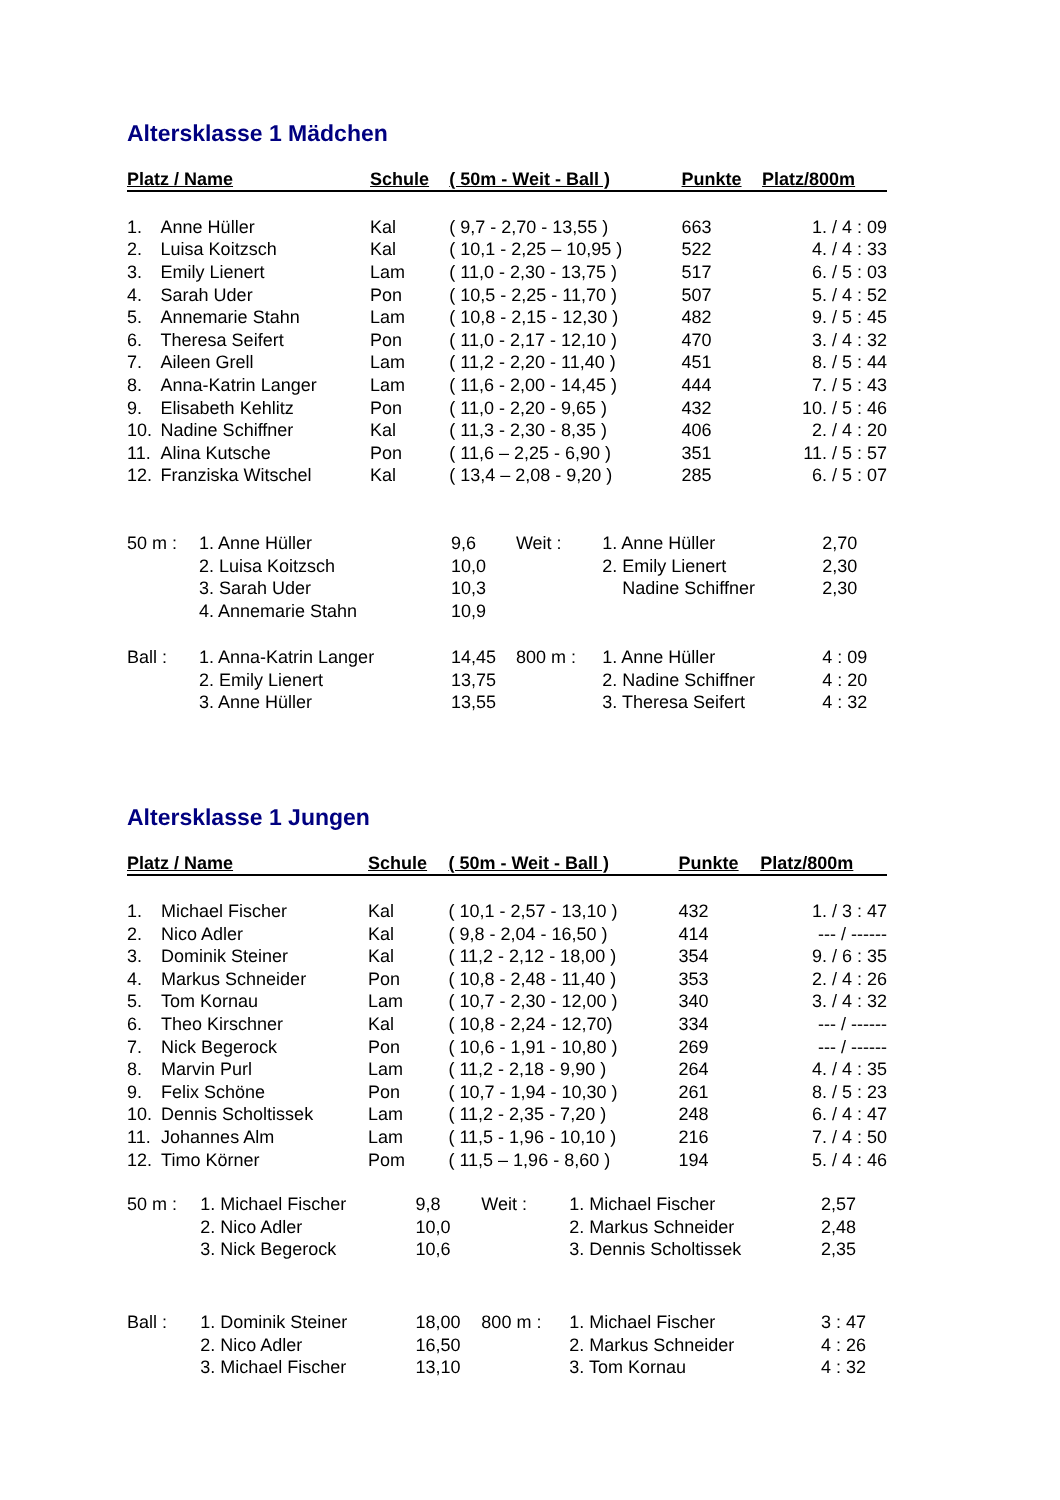Altersklasse 1 Mädchen
| Platz / Name | | Schule | ( 50m - Weit - Ball ) | Punkte | Platz/800m |
| --- | --- | --- | --- | --- | --- |
| 1. | Anne Hüller | Kal | ( 9,7 - 2,70 - 13,55 ) | 663 | 1. / 4 : 09 |
| 2. | Luisa Koitzsch | Kal | ( 10,1 - 2,25 – 10,95 ) | 522 | 4. / 4 : 33 |
| 3. | Emily Lienert | Lam | ( 11,0 - 2,30 - 13,75 ) | 517 | 6. / 5 : 03 |
| 4. | Sarah Uder | Pon | ( 10,5 - 2,25 - 11,70 ) | 507 | 5. / 4 : 52 |
| 5. | Annemarie Stahn | Lam | ( 10,8 - 2,15 - 12,30 ) | 482 | 9. / 5 : 45 |
| 6. | Theresa Seifert | Pon | ( 11,0 - 2,17 - 12,10 ) | 470 | 3. / 4 : 32 |
| 7. | Aileen Grell | Lam | ( 11,2 - 2,20 - 11,40 ) | 451 | 8. / 5 : 44 |
| 8. | Anna-Katrin Langer | Lam | ( 11,6 - 2,00 - 14,45 ) | 444 | 7. / 5 : 43 |
| 9. | Elisabeth Kehlitz | Pon | ( 11,0 - 2,20 - 9,65 ) | 432 | 10. / 5 : 46 |
| 10. | Nadine Schiffner | Kal | ( 11,3 - 2,30 - 8,35 ) | 406 | 2. / 4 : 20 |
| 11. | Alina Kutsche | Pon | ( 11,6 – 2,25 - 6,90 ) | 351 | 11. / 5 : 57 |
| 12. | Franziska Witschel | Kal | ( 13,4 – 2,08 - 9,20 ) | 285 | 6. / 5 : 07 |
| 50 m : | 1. Anne Hüller | 9,6 | Weit : | 1. Anne Hüller | 2,70 |
| | 2. Luisa Koitzsch | 10,0 | | 2. Emily Lienert | 2,30 |
| | 3. Sarah Uder | 10,3 | | Nadine Schiffner | 2,30 |
| | 4. Annemarie Stahn | 10,9 | | | |
| Ball : | 1. Anna-Katrin Langer | 14,45 | 800 m : | 1. Anne Hüller | 4 : 09 |
| | 2. Emily Lienert | 13,75 | | 2. Nadine Schiffner | 4 : 20 |
| | 3. Anne Hüller | 13,55 | | 3. Theresa Seifert | 4 : 32 |
Altersklasse 1 Jungen
| Platz / Name | | Schule | ( 50m - Weit - Ball ) | Punkte | Platz/800m |
| --- | --- | --- | --- | --- | --- |
| 1. | Michael Fischer | Kal | ( 10,1 - 2,57 - 13,10 ) | 432 | 1. / 3 : 47 |
| 2. | Nico Adler | Kal | ( 9,8 - 2,04 - 16,50 ) | 414 | --- / ------ |
| 3. | Dominik Steiner | Kal | ( 11,2 - 2,12 - 18,00 ) | 354 | 9. / 6 : 35 |
| 4. | Markus Schneider | Pon | ( 10,8 - 2,48 - 11,40 ) | 353 | 2. / 4 : 26 |
| 5. | Tom Kornau | Lam | ( 10,7 - 2,30 - 12,00 ) | 340 | 3. / 4 : 32 |
| 6. | Theo Kirschner | Kal | ( 10,8 - 2,24 - 12,70) | 334 | --- / ------ |
| 7. | Nick Begerock | Pon | ( 10,6 - 1,91 - 10,80 ) | 269 | --- / ------ |
| 8. | Marvin Purl | Lam | ( 11,2 - 2,18 - 9,90 ) | 264 | 4. / 4 : 35 |
| 9. | Felix Schöne | Pon | ( 10,7 - 1,94 - 10,30 ) | 261 | 8. / 5 : 23 |
| 10. | Dennis Scholtissek | Lam | ( 11,2 - 2,35 - 7,20 ) | 248 | 6. / 4 : 47 |
| 11. | Johannes Alm | Lam | ( 11,5 - 1,96 - 10,10 ) | 216 | 7. / 4 : 50 |
| 12. | Timo Körner | Pom | ( 11,5 – 1,96 - 8,60 ) | 194 | 5. / 4 : 46 |
| 50 m : | 1. Michael Fischer | 9,8 | Weit : | 1. Michael Fischer | 2,57 |
| | 2. Nico Adler | 10,0 | | 2. Markus Schneider | 2,48 |
| | 3. Nick Begerock | 10,6 | | 3. Dennis Scholtissek | 2,35 |
| Ball : | 1. Dominik Steiner | 18,00 | 800 m : | 1. Michael Fischer | 3 : 47 |
| | 2. Nico Adler | 16,50 | | 2. Markus Schneider | 4 : 26 |
| | 3. Michael Fischer | 13,10 | | 3. Tom Kornau | 4 : 32 |